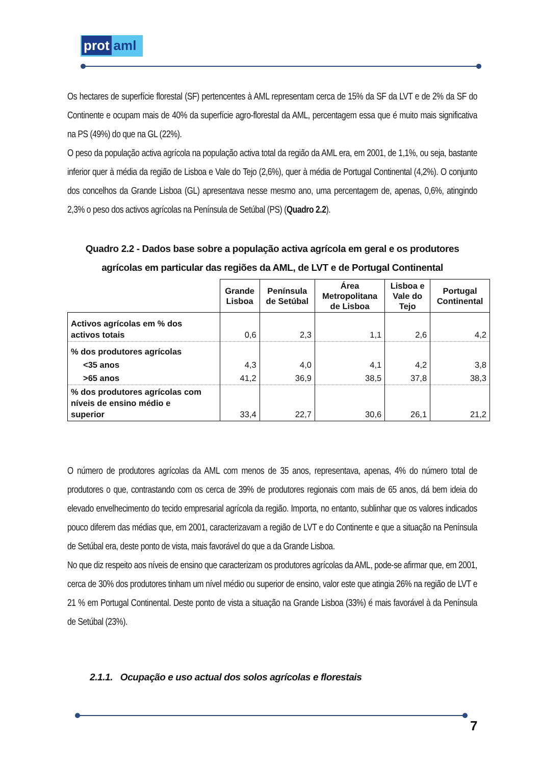prot aml
Os hectares de superfície florestal (SF) pertencentes à AML representam cerca de 15% da SF da LVT e de 2% da SF do Continente e ocupam mais de 40% da superfície agro-florestal da AML, percentagem essa que é muito mais significativa na PS (49%) do que na GL (22%).
O peso da população activa agrícola na população activa total da região da AML era, em 2001, de 1,1%, ou seja, bastante inferior quer à média da região de Lisboa e Vale do Tejo (2,6%), quer à média de Portugal Continental (4,2%). O conjunto dos concelhos da Grande Lisboa (GL) apresentava nesse mesmo ano, uma percentagem de, apenas, 0,6%, atingindo 2,3% o peso dos activos agrícolas na Península de Setúbal (PS) (Quadro 2.2).
Quadro 2.2 - Dados base sobre a população activa agrícola em geral e os produtores agrícolas em particular das regiões da AML, de LVT e de Portugal Continental
| | Grande Lisboa | Península de Setúbal | Área Metropolitana de Lisboa | Lisboa e Vale do Tejo | Portugal Continental |
| --- | --- | --- | --- | --- | --- |
| Activos agrícolas em % dos activos totais | 0,6 | 2,3 | 1,1 | 2,6 | 4,2 |
| % dos produtores agrícolas | | | | | |
| <35 anos | 4,3 | 4,0 | 4,1 | 4,2 | 3,8 |
| >65 anos | 41,2 | 36,9 | 38,5 | 37,8 | 38,3 |
| % dos produtores agrícolas com níveis de ensino médio e superior | 33,4 | 22,7 | 30,6 | 26,1 | 21,2 |
O número de produtores agrícolas da AML com menos de 35 anos, representava, apenas, 4% do número total de produtores o que, contrastando com os cerca de 39% de produtores regionais com mais de 65 anos, dá bem ideia do elevado envelhecimento do tecido empresarial agrícola da região. Importa, no entanto, sublinhar que os valores indicados pouco diferem das médias que, em 2001, caracterizavam a região de LVT e do Continente e que a situação na Península de Setúbal era, deste ponto de vista, mais favorável do que a da Grande Lisboa.
No que diz respeito aos níveis de ensino que caracterizam os produtores agrícolas da AML, pode-se afirmar que, em 2001, cerca de 30% dos produtores tinham um nível médio ou superior de ensino, valor este que atingia 26% na região de LVT e 21 % em Portugal Continental. Deste ponto de vista a situação na Grande Lisboa (33%) é mais favorável à da Península de Setúbal (23%).
2.1.1. Ocupação e uso actual dos solos agrícolas e florestais
7